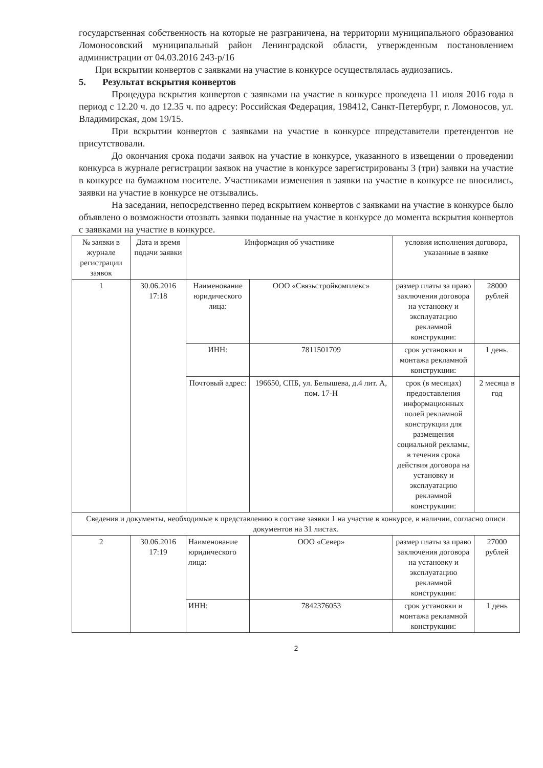государственная собственность на которые не разграничена, на территории муниципального образования Ломоносовский муниципальный район Ленинградской области, утвержденным постановлением администрации от 04.03.2016 243-р/16
При вскрытии конвертов с заявками на участие в конкурсе осуществлялась аудиозапись.
5. Результат вскрытия конвертов
Процедура вскрытия конвертов с заявками на участие в конкурсе проведена 11 июля 2016 года в период с 12.20 ч. до 12.35 ч. по адресу: Российская Федерация, 198412, Санкт-Петербург, г. Ломоносов, ул. Владимирская, дом 19/15.
При вскрытии конвертов с заявками на участие в конкурсе ппредставители претендентов не присутствовали.
До окончания срока подачи заявок на участие в конкурсе, указанного в извещении о проведении конкурса в журнале регистрации заявок на участие в конкурсе зарегистрированы 3 (три) заявки на участие в конкурсе на бумажном носителе. Участниками изменения в заявки на участие в конкурсе не вносились, заявки на участие в конкурсе не отзывались.
На заседании, непосредственно перед вскрытием конвертов с заявками на участие в конкурсе было объявлено о возможности отозвать заявки поданные на участие в конкурсе до момента вскрытия конвертов с заявками на участие в конкурсе.
| № заявки в журнале регистрации заявок | Дата и время подачи заявки | Информация об участнике | | условия исполнения договора, указанные в заявке | |
| --- | --- | --- | --- | --- | --- |
| 1 | 30.06.2016 17:18 | Наименование юридического лица: | ООО «Связьстройкомплекс» | размер платы за право заключения договора на установку и эксплуатацию рекламной конструкции: | 28000 рублей |
| | | ИНН: | 7811501709 | срок установки и монтажа рекламной конструкции: | 1 день. |
| | | Почтовый адрес: | 196650, СПБ, ул. Белышева, д.4 лит. А, пом. 17-Н | срок (в месяцах) предоставления информационных полей рекламной конструкции для размещения социальной рекламы, в течения срока действия договора на установку и эксплуатацию рекламной конструкции: | 2 месяца в год |
| Сведения и документы, необходимые к представлению в составе заявки 1 на участие в конкурсе, в наличии, согласно описи документов на 31 листах. | | | | | |
| 2 | 30.06.2016 17:19 | Наименование юридического лица: | ООО «Север» | размер платы за право заключения договора на установку и эксплуатацию рекламной конструкции: | 27000 рублей |
| | | ИНН: | 7842376053 | срок установки и монтажа рекламной конструкции: | 1 день |
2